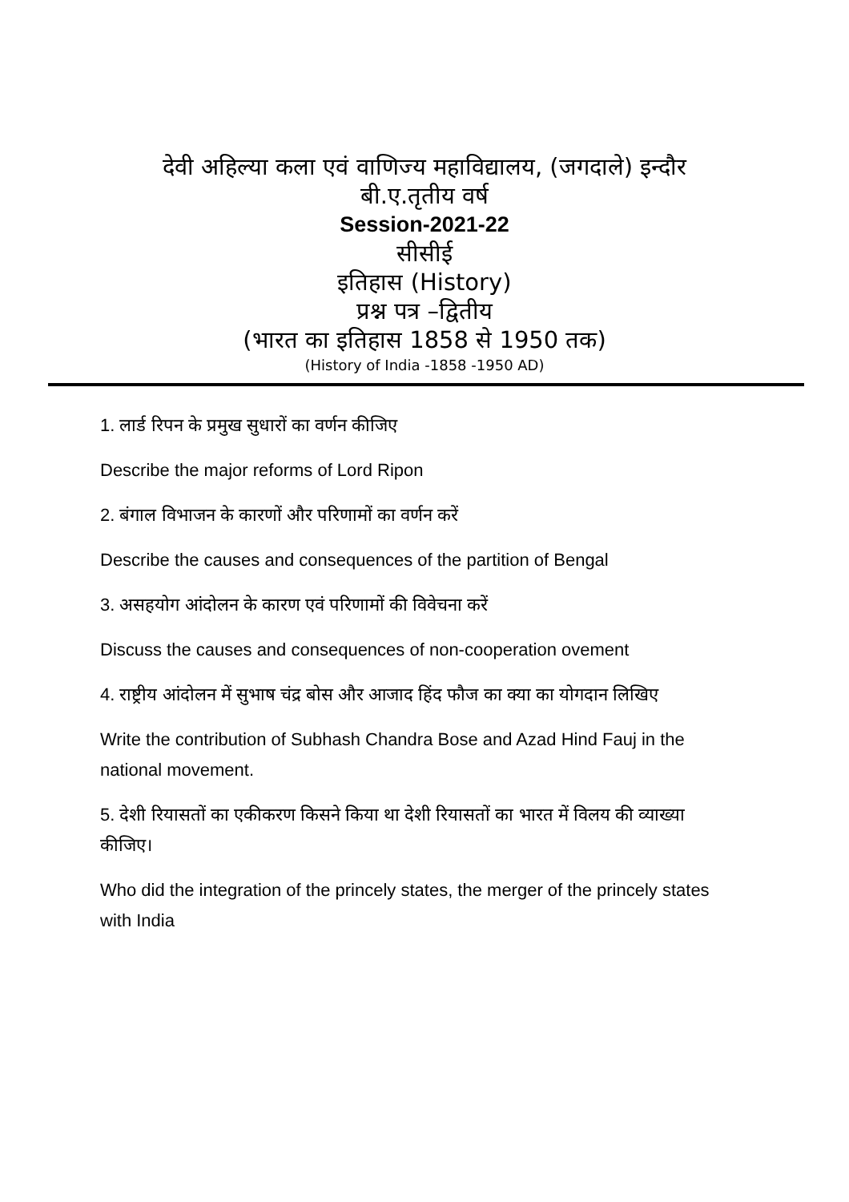देवी अहिल्या कला एवं वाणिज्य महाविद्यालय, (जगदाले) इन्दौर
बी.ए.तृतीय वर्ष
Session-2021-22
सीसीई
इतिहास (History)
प्रश्न पत्र –द्वितीय
(भारत का इतिहास 1858 से 1950 तक)
(History of India -1858 -1950 AD)
1. लार्ड रिपन के प्रमुख सुधारों का वर्णन कीजिए
Describe the major reforms of Lord Ripon
2. बंगाल विभाजन के कारणों और परिणामों का वर्णन करें
Describe the causes and consequences of the partition of Bengal
3. असहयोग आंदोलन के कारण एवं परिणामों की विवेचना करें
Discuss the causes and consequences of non-cooperation ovement
4. राष्ट्रीय आंदोलन में सुभाष चंद्र बोस और आजाद हिंद फौज का क्या का योगदान लिखिए
Write the contribution of Subhash Chandra Bose and Azad Hind Fauj in the national movement.
5. देशी रियासतों का एकीकरण किसने किया था देशी रियासतों का भारत में विलय की व्याख्या कीजिए।
Who did the integration of the princely states, the merger of the princely states with India